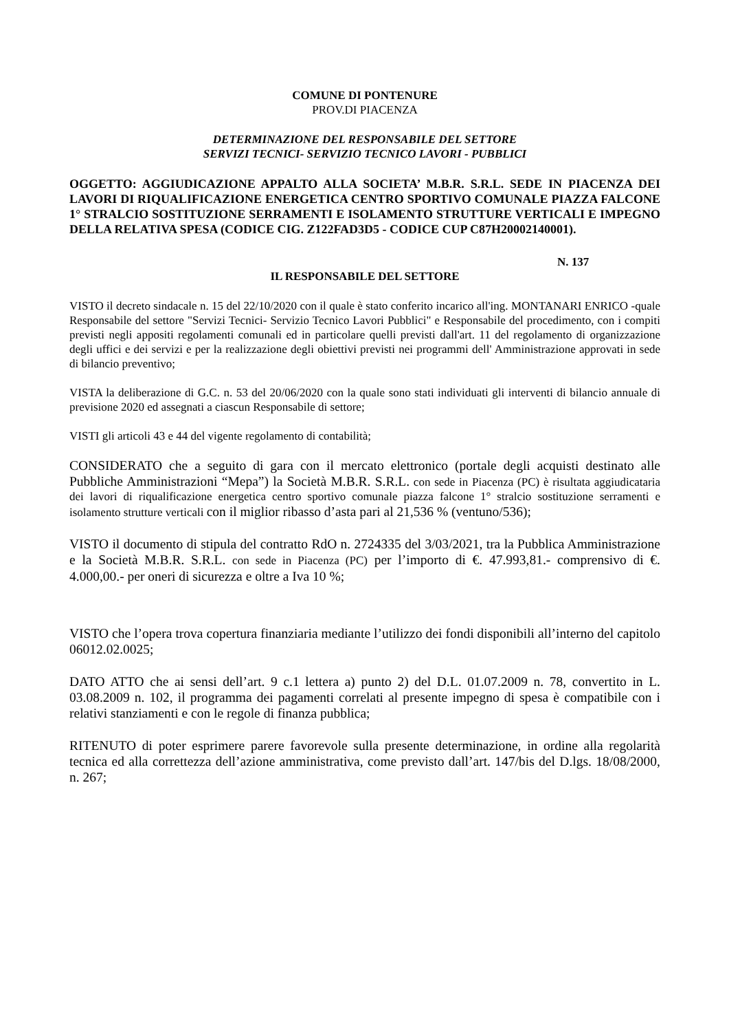COMUNE DI PONTENURE
PROV.DI PIACENZA
DETERMINAZIONE DEL RESPONSABILE DEL SETTORE
SERVIZI TECNICI- SERVIZIO TECNICO LAVORI - PUBBLICI
OGGETTO: AGGIUDICAZIONE APPALTO ALLA SOCIETA’ M.B.R. S.R.L. SEDE IN PIACENZA DEI LAVORI DI RIQUALIFICAZIONE ENERGETICA CENTRO SPORTIVO COMUNALE PIAZZA FALCONE 1° STRALCIO SOSTITUZIONE SERRAMENTI E ISOLAMENTO STRUTTURE VERTICALI E IMPEGNO DELLA RELATIVA SPESA (CODICE CIG. Z122FAD3D5 - CODICE CUP C87H20002140001).
N. 137
IL RESPONSABILE DEL SETTORE
VISTO il decreto sindacale n. 15 del 22/10/2020 con il quale è stato conferito incarico all'ing. MONTANARI ENRICO -quale Responsabile del settore "Servizi Tecnici- Servizio Tecnico Lavori Pubblici" e Responsabile del procedimento, con i compiti previsti negli appositi regolamenti comunali ed in particolare quelli previsti dall'art. 11 del regolamento di organizzazione degli uffici e dei servizi e per la realizzazione degli obiettivi previsti nei programmi dell' Amministrazione approvati in sede di bilancio preventivo;
VISTA la deliberazione di G.C. n. 53 del 20/06/2020 con la quale sono stati individuati gli interventi di bilancio annuale di previsione 2020 ed assegnati a ciascun Responsabile di settore;
VISTI gli articoli 43 e 44 del vigente regolamento di contabilità;
CONSIDERATO che a seguito di gara con il mercato elettronico (portale degli acquisti destinato alle Pubbliche Amministrazioni “Mepa”) la Società M.B.R. S.R.L. con sede in Piacenza (PC) è risultata aggiudicataria dei lavori di riqualificazione energetica centro sportivo comunale piazza falcone 1° stralcio sostituzione serramenti e isolamento strutture verticali con il miglior ribasso d’asta pari al 21,536 % (ventuno/536);
VISTO il documento di stipula del contratto RdO n. 2724335 del 3/03/2021, tra la Pubblica Amministrazione e la Società M.B.R. S.R.L. con sede in Piacenza (PC) per l’importo di €. 47.993,81.- comprensivo di €. 4.000,00.- per oneri di sicurezza e oltre a Iva 10 %;
VISTO che l’opera trova copertura finanziaria mediante l’utilizzo dei fondi disponibili all’interno del capitolo 06012.02.0025;
DATO ATTO che ai sensi dell’art. 9 c.1 lettera a) punto 2) del D.L. 01.07.2009 n. 78, convertito in L. 03.08.2009 n. 102, il programma dei pagamenti correlati al presente impegno di spesa è compatibile con i relativi stanziamenti e con le regole di finanza pubblica;
RITENUTO di poter esprimere parere favorevole sulla presente determinazione, in ordine alla regolarità tecnica ed alla correttezza dell’azione amministrativa, come previsto dall’art. 147/bis del D.lgs. 18/08/2000, n. 267;